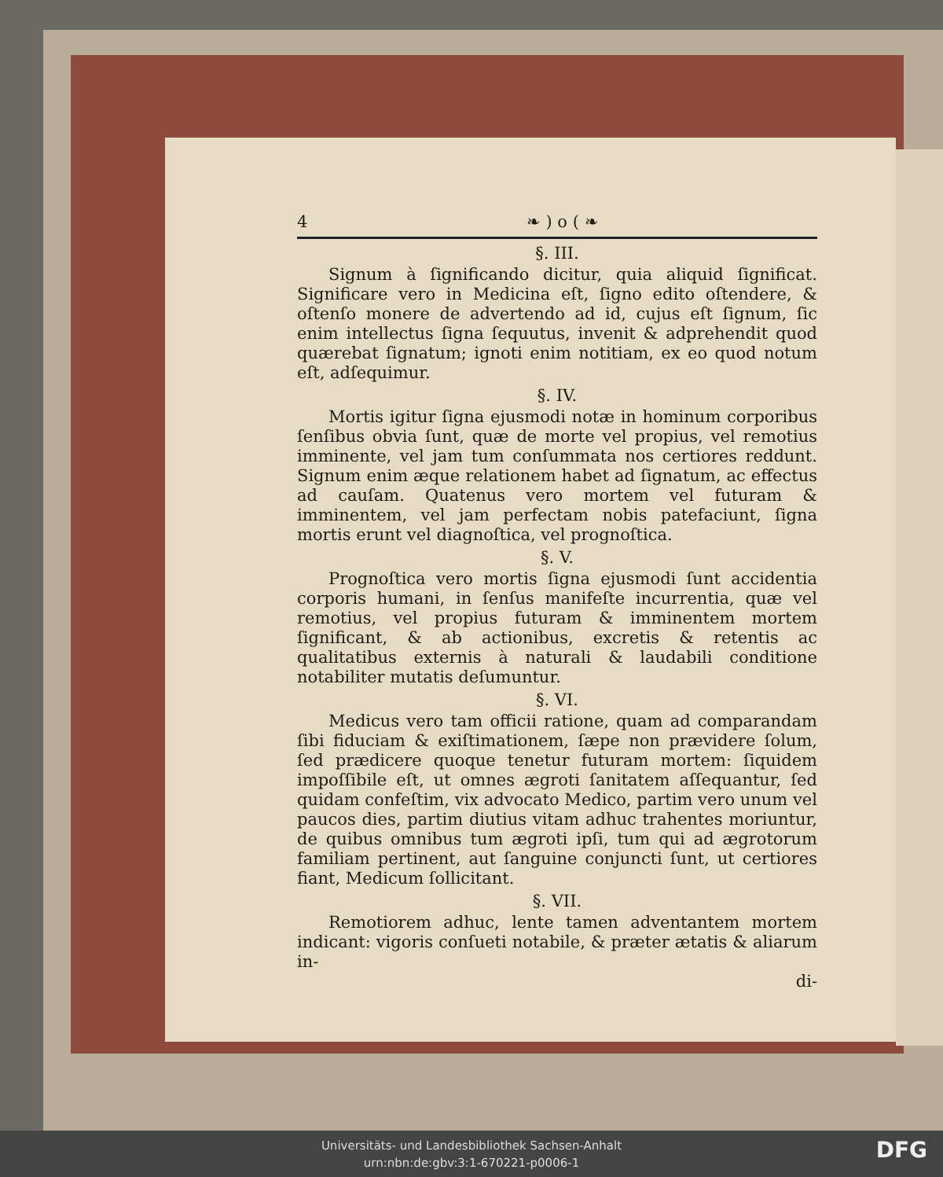4 ❧ ) o ( ❧
§. III.
Signum à ſignificando dicitur, quia aliquid ſignificat. Significare vero in Medicina eſt, ſigno edito oſtendere, & oſtenſo monere de advertendo ad id, cujus eſt ſignum, ſic enim intellectus ſigna ſequutus, invenit & adprehendit quod quærebat ſignatum; ignoti enim notitiam, ex eo quod notum eſt, adſequimur.
§. IV.
Mortis igitur ſigna ejusmodi notæ in hominum corporibus ſenſibus obvia ſunt, quæ de morte vel propius, vel remotius imminente, vel jam tum conſummata nos certiores reddunt. Signum enim æque relationem habet ad ſignatum, ac effectus ad cauſam. Quatenus vero mortem vel futuram & imminentem, vel jam perfectam nobis patefaciunt, ſigna mortis erunt vel diagnoſtica, vel prognoſtica.
§. V.
Prognoſtica vero mortis ſigna ejusmodi ſunt accidentia corporis humani, in ſenſus manifeſte incurrentia, quæ vel remotius, vel propius futuram & imminentem mortem ſignificant, & ab actionibus, excretis & retentis ac qualitatibus externis à naturali & laudabili conditione notabiliter mutatis deſumuntur.
§. VI.
Medicus vero tam officii ratione, quam ad comparandam ſibi fiduciam & exiſtimationem, ſæpe non prævidere ſolum, ſed prædicere quoque tenetur futuram mortem: ſiquidem impoſſibile eſt, ut omnes ægroti ſanitatem aſſequantur, ſed quidam confeſtim, vix advocato Medico, partim vero unum vel paucos dies, partim diutius vitam adhuc trahentes moriuntur, de quibus omnibus tum ægroti ipſi, tum qui ad ægrotorum familiam pertinent, aut ſanguine conjuncti ſunt, ut certiores fiant, Medicum ſollicitant.
§. VII.
Remotiorem adhuc, lente tamen adventantem mortem indicant: vigoris conſueti notabile, & præter ætatis & aliarum in-
di-
Universitäts- und Landesbibliothek Sachsen-Anhalt
urn:nbn:de:gbv:3:1-670221-p0006-1
DFG